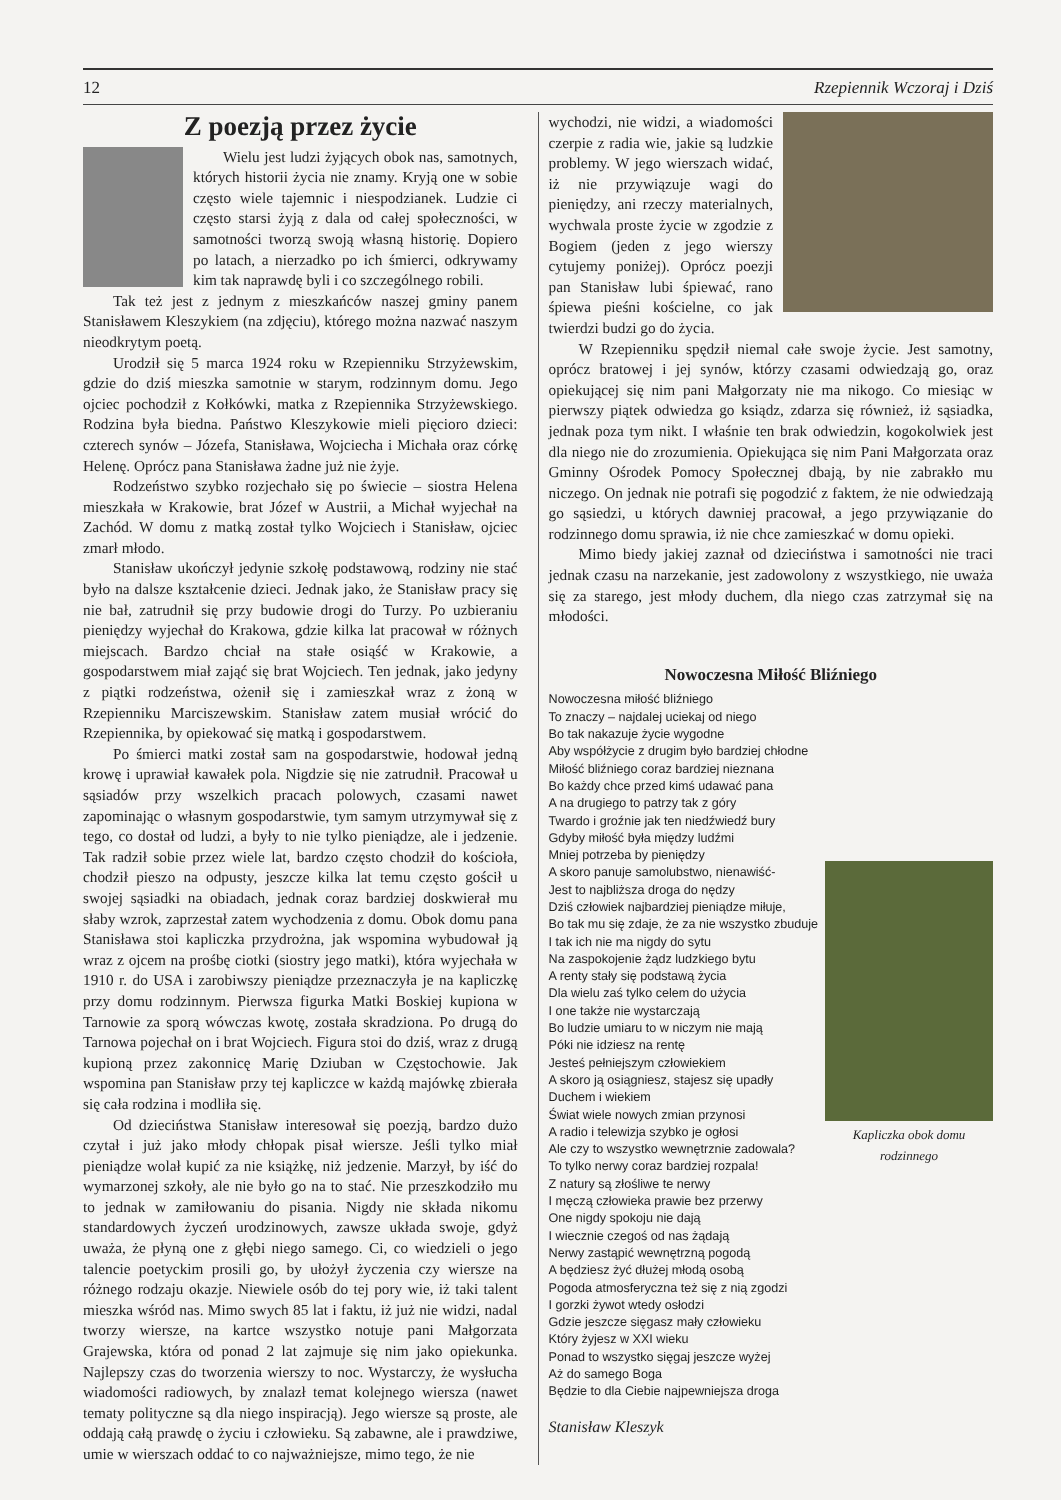12 Rzepiennik Wczoraj i Dziś
Z poezją przez życie
Wielu jest ludzi żyjących obok nas, samotnych, których historii życia nie znamy. Kryją one w sobie często wiele tajemnic i niespodzianek. Ludzie ci często starsi żyją z dala od całej społeczności, w samotności tworzą swoją własną historię. Dopiero po latach, a nierzadko po ich śmierci, odkrywamy kim tak naprawdę byli i co szczególnego robili.
Tak też jest z jednym z mieszkańców naszej gminy panem Stanisławem Kleszykiem (na zdjęciu), którego można nazwać naszym nieodkrytym poetą.
Urodził się 5 marca 1924 roku w Rzepienniku Strzyżewskim, gdzie do dziś mieszka samotnie w starym, rodzinnym domu. Jego ojciec pochodził z Kołkówki, matka z Rzepiennika Strzyżewskiego. Rodzina była biedna. Państwo Kleszykowie mieli pięcioro dzieci: czterech synów – Józefa, Stanisława, Wojciecha i Michała oraz córkę Helenę. Oprócz pana Stanisława żadne już nie żyje.
Rodzeństwo szybko rozjechało się po świecie – siostra Helena mieszkała w Krakowie, brat Józef w Austrii, a Michał wyjechał na Zachód. W domu z matką został tylko Wojciech i Stanisław, ojciec zmarł młodo.
Stanisław ukończył jedynie szkołę podstawową, rodziny nie stać było na dalsze kształcenie dzieci. Jednak jako, że Stanisław pracy się nie bał, zatrudnił się przy budowie drogi do Turzy. Po uzbieraniu pieniędzy wyjechał do Krakowa, gdzie kilka lat pracował w różnych miejscach. Bardzo chciał na stałe osiąść w Krakowie, a gospodarstwem miał zająć się brat Wojciech. Ten jednak, jako jedyny z piątki rodzeństwa, ożenił się i zamieszkał wraz z żoną w Rzepienniku Marciszewskim. Stanisław zatem musiał wrócić do Rzepiennika, by opiekować się matką i gospodarstwem.
Po śmierci matki został sam na gospodarstwie, hodował jedną krowę i uprawiał kawałek pola. Nigdzie się nie zatrudnił. Pracował u sąsiadów przy wszelkich pracach polowych, czasami nawet zapominając o własnym gospodarstwie, tym samym utrzymywał się z tego, co dostał od ludzi, a były to nie tylko pieniądze, ale i jedzenie. Tak radził sobie przez wiele lat, bardzo często chodził do kościoła, chodził pieszo na odpusty, jeszcze kilka lat temu często gościł u swojej sąsiadki na obiadach, jednak coraz bardziej doskwierał mu słaby wzrok, zaprzestał zatem wychodzenia z domu. Obok domu pana Stanisława stoi kapliczka przydrożna, jak wspomina wybudował ją wraz z ojcem na prośbę ciotki (siostry jego matki), która wyjechała w 1910 r. do USA i zarobiwszy pieniądze przeznaczyła je na kapliczkę przy domu rodzinnym. Pierwsza figurka Matki Boskiej kupiona w Tarnowie za sporą wówczas kwotę, została skradziona. Po drugą do Tarnowa pojechał on i brat Wojciech. Figura stoi do dziś, wraz z drugą kupioną przez zakonnicę Marię Dziuban w Częstochowie. Jak wspomina pan Stanisław przy tej kapliczce w każdą majówkę zbierała się cała rodzina i modliła się.
Od dzieciństwa Stanisław interesował się poezją, bardzo dużo czytał i już jako młody chłopak pisał wiersze. Jeśli tylko miał pieniądze wolał kupić za nie książkę, niż jedzenie. Marzył, by iść do wymarzonej szkoły, ale nie było go na to stać. Nie przeszkodziło mu to jednak w zamiłowaniu do pisania. Nigdy nie składa nikomu standardowych życzeń urodzinowych, zawsze układa swoje, gdyż uważa, że płyną one z głębi niego samego. Ci, co wiedzieli o jego talencie poetyckim prosili go, by ułożył życzenia czy wiersze na różnego rodzaju okazje. Niewiele osób do tej pory wie, iż taki talent mieszka wśród nas. Mimo swych 85 lat i faktu, iż już nie widzi, nadal tworzy wiersze, na kartce wszystko notuje pani Małgorzata Grajewska, która od ponad 2 lat zajmuje się nim jako opiekunka. Najlepszy czas do tworzenia wierszy to noc. Wystarczy, że wysłucha wiadomości radiowych, by znalazł temat kolejnego wiersza (nawet tematy polityczne są dla niego inspiracją). Jego wiersze są proste, ale oddają całą prawdę o życiu i człowieku. Są zabawne, ale i prawdziwe, umie w wierszach oddać to co najważniejsze, mimo tego, że nie
wychodzi, nie widzi, a wiadomości czerpie z radia wie, jakie są ludzkie problemy. W jego wierszach widać, iż nie przywiązuje wagi do pieniędzy, ani rzeczy materialnych, wychwala proste życie w zgodzie z Bogiem (jeden z jego wierszy cytujemy poniżej). Oprócz poezji pan Stanisław lubi śpiewać, rano śpiewa pieśni kościelne, co jak twierdzi budzi go do życia.
W Rzepienniku spędził niemal całe swoje życie. Jest samotny, oprócz bratowej i jej synów, którzy czasami odwiedzają go, oraz opiekującej się nim pani Małgorzaty nie ma nikogo. Co miesiąc w pierwszy piątek odwiedza go ksiądz, zdarza się również, iż sąsiadka, jednak poza tym nikt. I właśnie ten brak odwiedzin, kogokolwiek jest dla niego nie do zrozumienia. Opiekująca się nim Pani Małgorzata oraz Gminny Ośrodek Pomocy Społecznej dbają, by nie zabrakło mu niczego. On jednak nie potrafi się pogodzić z faktem, że nie odwiedzają go sąsiedzi, u których dawniej pracował, a jego przywiązanie do rodzinnego domu sprawia, iż nie chce zamieszkać w domu opieki.
Mimo biedy jakiej zaznał od dzieciństwa i samotności nie traci jednak czasu na narzekanie, jest zadowolony z wszystkiego, nie uważa się za starego, jest młody duchem, dla niego czas zatrzymał się na młodości.
Nowoczesna Miłość Bliźniego
Kapliczka obok domu rodzinnego
Nowoczesna miłość bliźniego
To znaczy – najdalej uciekaj od niego
Bo tak nakazuje życie wygodne
Aby współżycie z drugim było bardziej chłodne
Miłość bliźniego coraz bardziej nieznana
Bo każdy chce przed kimś udawać pana
A na drugiego to patrzy tak z góry
Twardo i groźnie jak ten niedźwiedź bury
Gdyby miłość była między ludźmi
Mniej potrzeba by pieniędzy
A skoro panuje samolubstwo, nienawiść-
Jest to najbliższa droga do nędzy
Dziś człowiek najbardziej pieniądze miłuje,
Bo tak mu się zdaje, że za nie wszystko zbuduje
I tak ich nie ma nigdy do sytu
Na zaspokojenie żądz ludzkiego bytu
A renty stały się podstawą życia
Dla wielu zaś tylko celem do użycia
I one także nie wystarczają
Bo ludzie umiaru to w niczym nie mają
Póki nie idziesz na rentę
Jesteś pełniejszym człowiekiem
A skoro ją osiągniesz, stajesz się upadły
Duchem i wiekiem
Świat wiele nowych zmian przynosi
A radio i telewizja szybko je ogłosi
Ale czy to wszystko wewnętrznie zadowala?
To tylko nerwy coraz bardziej rozpala!
Z natury są złośliwe te nerwy
I męczą człowieka prawie bez przerwy
One nigdy spokoju nie dają
I wiecznie czegoś od nas żądają
Nerwy zastąpić wewnętrzną pogodą
A będziesz żyć dłużej młodą osobą
Pogoda atmosferyczna też się z nią zgodzi
I gorzki żywot wtedy osłodzi
Gdzie jeszcze sięgasz mały człowieku
Który żyjesz w XXI wieku
Ponad to wszystko sięgaj jeszcze wyżej
Aż do samego Boga
Będzie to dla Ciebie najpewniejsza droga
Stanisław Kleszyk